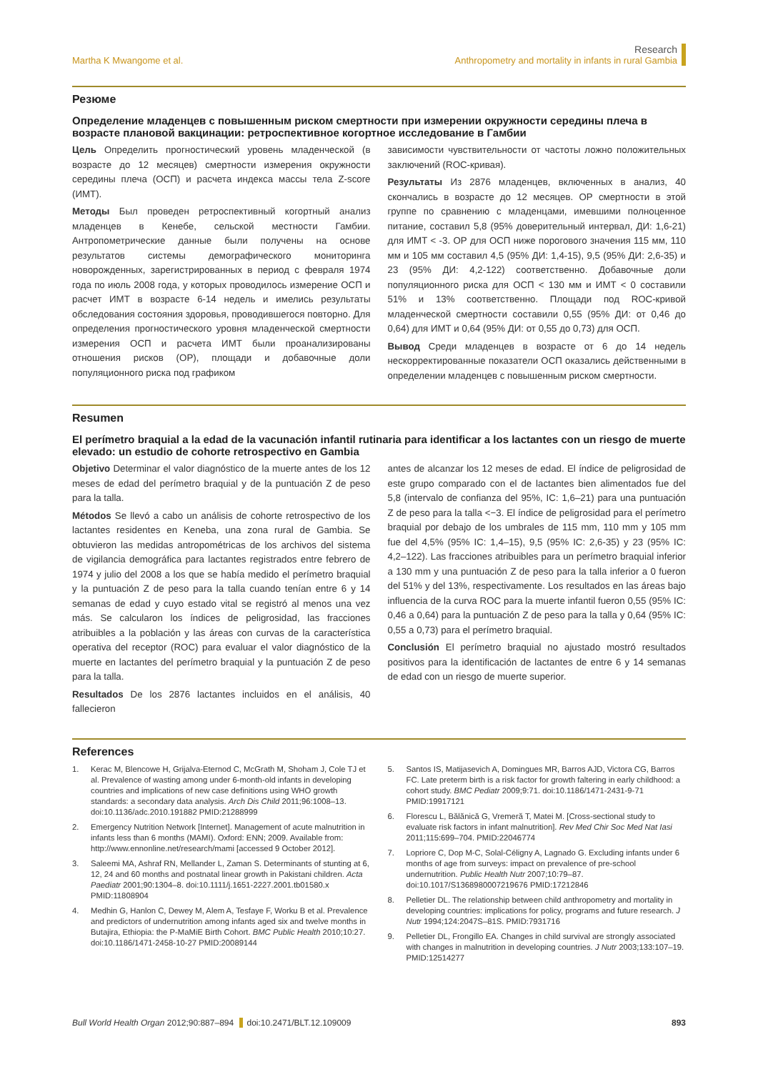Martha K Mwangome et al.
Research
Anthropometry and mortality in infants in rural Gambia
Резюме
Определение младенцев с повышенным риском смертности при измерении окружности середины плеча в возрасте плановой вакцинации: ретроспективное когортное исследование в Гамбии
Цель Определить прогностический уровень младенческой (в возрасте до 12 месяцев) смертности измерения окружности середины плеча (ОСП) и расчета индекса массы тела Z-score (ИМТ).
Методы Был проведен ретроспективный когортный анализ младенцев в Кенебе, сельской местности Гамбии. Антропометрические данные были получены на основе результатов системы демографического мониторинга новорожденных, зарегистрированных в период с февраля 1974 года по июль 2008 года, у которых проводилось измерение ОСП и расчет ИМТ в возрасте 6-14 недель и имелись результаты обследования состояния здоровья, проводившегося повторно. Для определения прогностического уровня младенческой смертности измерения ОСП и расчета ИМТ были проанализированы отношения рисков (ОР), площади и добавочные доли популяционного риска под графиком
зависимости чувствительности от частоты ложно положительных заключений (ROC-кривая).
Результаты Из 2876 младенцев, включенных в анализ, 40 скончались в возрасте до 12 месяцев. ОР смертности в этой группе по сравнению с младенцами, имевшими полноценное питание, составил 5,8 (95% доверительный интервал, ДИ: 1,6-21) для ИМТ < -3. ОР для ОСП ниже порогового значения 115 мм, 110 мм и 105 мм составил 4,5 (95% ДИ: 1,4-15), 9,5 (95% ДИ: 2,6-35) и 23 (95% ДИ: 4,2-122) соответственно. Добавочные доли популяционного риска для ОСП < 130 мм и ИМТ < 0 составили 51% и 13% соответственно. Площади под ROC-кривой младенческой смертности составили 0,55 (95% ДИ: от 0,46 до 0,64) для ИМТ и 0,64 (95% ДИ: от 0,55 до 0,73) для ОСП.
Вывод Среди младенцев в возрасте от 6 до 14 недель нескорректированные показатели ОСП оказались действенными в определении младенцев с повышенным риском смертности.
Resumen
El perímetro braquial a la edad de la vacunación infantil rutinaria para identificar a los lactantes con un riesgo de muerte elevado: un estudio de cohorte retrospectivo en Gambia
Objetivo Determinar el valor diagnóstico de la muerte antes de los 12 meses de edad del perímetro braquial y de la puntuación Z de peso para la talla.
Métodos Se llevó a cabo un análisis de cohorte retrospectivo de los lactantes residentes en Keneba, una zona rural de Gambia. Se obtuvieron las medidas antropométricas de los archivos del sistema de vigilancia demográfica para lactantes registrados entre febrero de 1974 y julio del 2008 a los que se había medido el perímetro braquial y la puntuación Z de peso para la talla cuando tenían entre 6 y 14 semanas de edad y cuyo estado vital se registró al menos una vez más. Se calcularon los índices de peligrosidad, las fracciones atribuibles a la población y las áreas con curvas de la característica operativa del receptor (ROC) para evaluar el valor diagnóstico de la muerte en lactantes del perímetro braquial y la puntuación Z de peso para la talla.
Resultados De los 2876 lactantes incluidos en el análisis, 40 fallecieron
antes de alcanzar los 12 meses de edad. El índice de peligrosidad de este grupo comparado con el de lactantes bien alimentados fue del 5,8 (intervalo de confianza del 95%, IC: 1,6–21) para una puntuación Z de peso para la talla <−3. El índice de peligrosidad para el perímetro braquial por debajo de los umbrales de 115 mm, 110 mm y 105 mm fue del 4,5% (95% IC: 1,4–15), 9,5 (95% IC: 2,6-35) y 23 (95% IC: 4,2–122). Las fracciones atribuibles para un perímetro braquial inferior a 130 mm y una puntuación Z de peso para la talla inferior a 0 fueron del 51% y del 13%, respectivamente. Los resultados en las áreas bajo influencia de la curva ROC para la muerte infantil fueron 0,55 (95% IC: 0,46 a 0,64) para la puntuación Z de peso para la talla y 0,64 (95% IC: 0,55 a 0,73) para el perímetro braquial.
Conclusión El perímetro braquial no ajustado mostró resultados positivos para la identificación de lactantes de entre 6 y 14 semanas de edad con un riesgo de muerte superior.
References
1. Kerac M, Blencowe H, Grijalva-Eternod C, McGrath M, Shoham J, Cole TJ et al. Prevalence of wasting among under 6-month-old infants in developing countries and implications of new case definitions using WHO growth standards: a secondary data analysis. Arch Dis Child 2011;96:1008–13. doi:10.1136/adc.2010.191882 PMID:21288999
2. Emergency Nutrition Network [Internet]. Management of acute malnutrition in infants less than 6 months (MAMI). Oxford: ENN; 2009. Available from: http://www.ennonline.net/research/mami [accessed 9 October 2012].
3. Saleemi MA, Ashraf RN, Mellander L, Zaman S. Determinants of stunting at 6, 12, 24 and 60 months and postnatal linear growth in Pakistani children. Acta Paediatr 2001;90:1304–8. doi:10.1111/j.1651-2227.2001.tb01580.x PMID:11808904
4. Medhin G, Hanlon C, Dewey M, Alem A, Tesfaye F, Worku B et al. Prevalence and predictors of undernutrition among infants aged six and twelve months in Butajira, Ethiopia: the P-MaMiE Birth Cohort. BMC Public Health 2010;10:27. doi:10.1186/1471-2458-10-27 PMID:20089144
5. Santos IS, Matijasevich A, Domingues MR, Barros AJD, Victora CG, Barros FC. Late preterm birth is a risk factor for growth faltering in early childhood: a cohort study. BMC Pediatr 2009;9:71. doi:10.1186/1471-2431-9-71 PMID:19917121
6. Florescu L, Bălănică G, Vremeră T, Matei M. [Cross-sectional study to evaluate risk factors in infant malnutrition]. Rev Med Chir Soc Med Nat Iasi 2011;115:699–704. PMID:22046774
7. Lopriore C, Dop M-C, Solal-Céligny A, Lagnado G. Excluding infants under 6 months of age from surveys: impact on prevalence of pre-school undernutrition. Public Health Nutr 2007;10:79–87. doi:10.1017/S1368980007219676 PMID:17212846
8. Pelletier DL. The relationship between child anthropometry and mortality in developing countries: implications for policy, programs and future research. J Nutr 1994;124:2047S–81S. PMID:7931716
9. Pelletier DL, Frongillo EA. Changes in child survival are strongly associated with changes in malnutrition in developing countries. J Nutr 2003;133:107–19. PMID:12514277
Bull World Health Organ 2012;90:887–894 doi:10.2471/BLT.12.109009
893